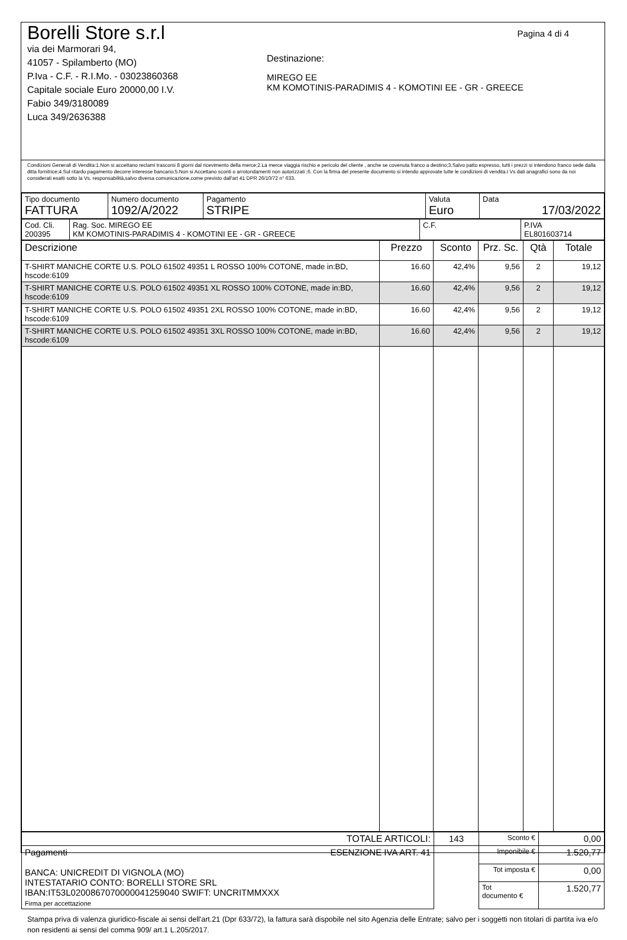Borelli Store s.r.l
via dei Marmorari 94,
41057 - Spilamberto (MO)
P.Iva - C.F. - R.I.Mo. - 03023860368
Capitale sociale Euro 20000,00 I.V.
Fabio 349/3180089
Luca 349/2636388
Destinazione:
MIREGO EE
KM KOMOTINIS-PARADIMIS 4 - KOMOTINI EE - GR - GREECE
Pagina 4 di 4
Condizioni Generali di Vendita:1.Non si accettano reclami trascorsi 8 giorni dal ricevimento della merce;2.La merce viaggia rischio e pericolo del cliente , anche se covenuta franco a destino;3.Salvo patto espresso, tutti i prezzi si intendono franco sede dalla ditta fornitrice;4.Sul ritardo pagamento decorre interesse bancario;5.Non si Accettano sconti o arrotondamenti non autorizzati ;6. Con la firma del presente documento si intendo approvate tutte le condizioni di vendita.I Vs dati anagrafici sono da noi considerati esatti sotto la Vs. responsabilità,salvo diversa comunicazione,come previsto dall'art 41 DPR 26/10/72 n° 633.
| Tipo documento FATTURA | Numero documento 1092/A/2022 | Pagamento STRIPE | Valuta Euro | Data 17/03/2022 |
| Cod. Cli. 200395 | Rag. Soc. MIREGO EE KM KOMOTINIS-PARADIMIS 4 - KOMOTINI EE - GR - GREECE | C.F. | P.IVA EL801603714 |
| Descrizione | Prezzo | Sconto | Prz. Sc. | Qtà | Totale |
| --- | --- | --- | --- | --- | --- |
| T-SHIRT MANICHE CORTE U.S. POLO 61502 49351 L ROSSO 100% COTONE, made in:BD, hscode:6109 | 16.60 | 42,4% | 9,56 | 2 | 19,12 |
| T-SHIRT MANICHE CORTE U.S. POLO 61502 49351 XL ROSSO 100% COTONE, made in:BD, hscode:6109 | 16.60 | 42,4% | 9,56 | 2 | 19,12 |
| T-SHIRT MANICHE CORTE U.S. POLO 61502 49351 2XL ROSSO 100% COTONE, made in:BD, hscode:6109 | 16.60 | 42,4% | 9,56 | 2 | 19,12 |
| T-SHIRT MANICHE CORTE U.S. POLO 61502 49351 3XL ROSSO 100% COTONE, made in:BD, hscode:6109 | 16.60 | 42,4% | 9,56 | 2 | 19,12 |
| TOTALE ARTICOLI: | 143 | Sconto € | 0,00 |
| Pagamenti ESENZIONE IVA ART. 41 BANCA: UNICREDIT DI VIGNOLA (MO) INTESTATARIO CONTO: BORELLI STORE SRL IBAN:IT53L0200867070000041259040 SWIFT: UNCRITMMXXX Firma per accettazione | | Imponibile € | 1.520,77 |
| | | Tot imposta € | 0,00 |
| | | Tot documento € | 1.520,77 |
Stampa priva di valenza giuridico-fiscale ai sensi dell'art.21 (Dpr 633/72), la fattura sarà dispobile nel sito Agenzia delle Entrate; salvo per i soggetti non titolari di partita iva e/o non residenti ai sensi del comma 909/ art.1 L.205/2017.